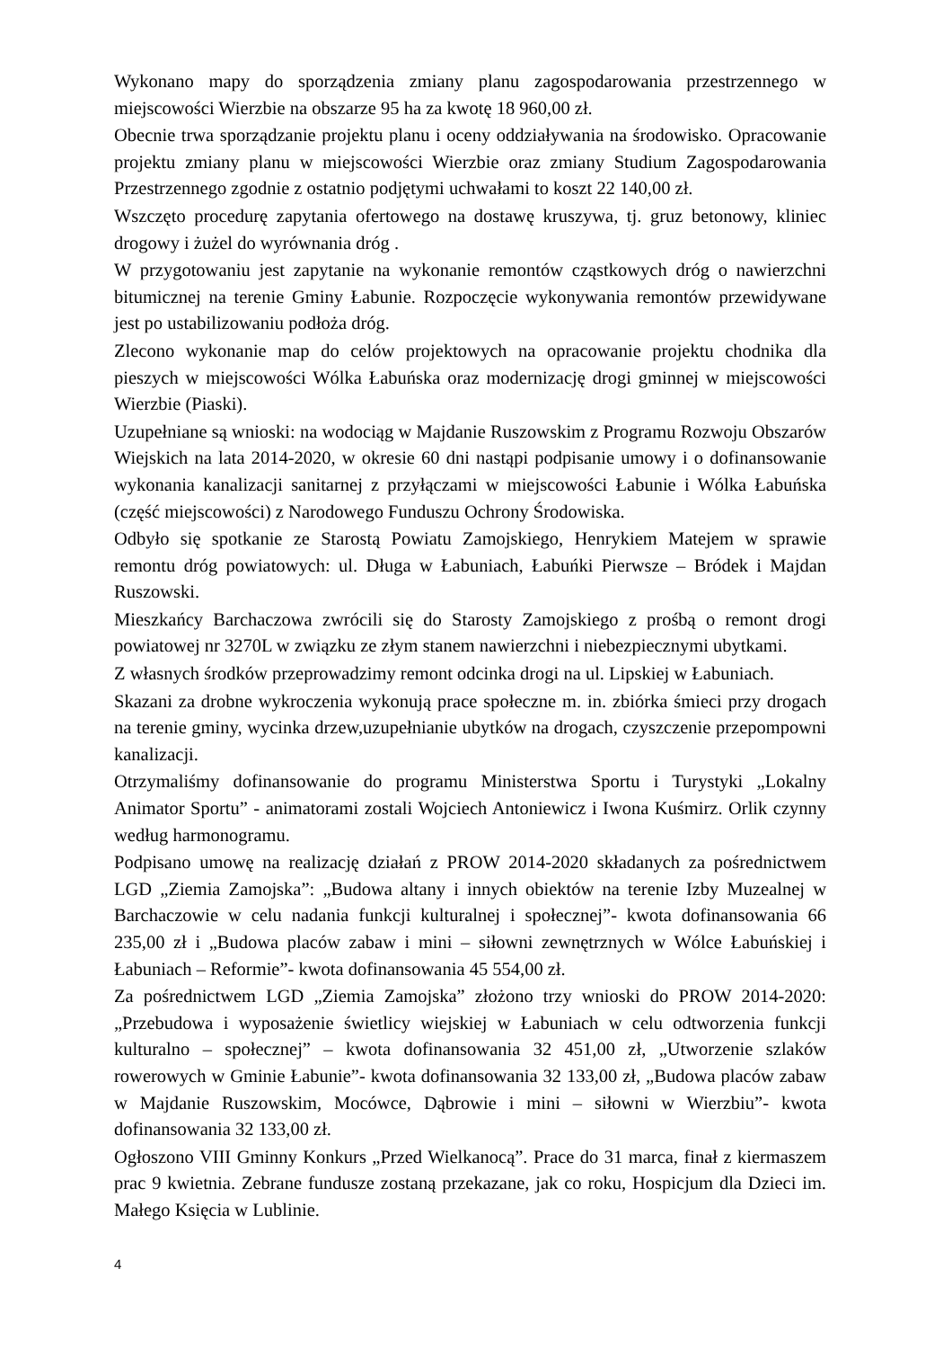Wykonano mapy do sporządzenia zmiany planu zagospodarowania przestrzennego w miejscowości Wierzbie na obszarze 95 ha za kwotę 18 960,00 zł.
Obecnie trwa sporządzanie projektu planu i oceny oddziaływania na środowisko. Opracowanie projektu zmiany planu w miejscowości Wierzbie oraz zmiany Studium Zagospodarowania Przestrzennego zgodnie z ostatnio podjętymi uchwałami to koszt 22 140,00 zł.
Wszczęto procedurę zapytania ofertowego na dostawę kruszywa, tj. gruz betonowy, kliniec drogowy i żużel do wyrównania dróg .
W przygotowaniu jest zapytanie na wykonanie remontów cząstkowych dróg o nawierzchni bitumicznej na terenie Gminy Łabunie. Rozpoczęcie wykonywania remontów przewidywane jest po ustabilizowaniu podłoża dróg.
Zlecono wykonanie map do celów projektowych na opracowanie projektu chodnika dla pieszych w miejscowości Wólka Łabuńska oraz modernizację drogi gminnej w miejscowości Wierzbie (Piaski).
Uzupełniane są wnioski: na wodociąg w Majdanie Ruszowskim z Programu Rozwoju Obszarów Wiejskich na lata 2014-2020, w okresie 60 dni nastąpi podpisanie umowy i o dofinansowanie wykonania kanalizacji sanitarnej z przyłączami w miejscowości Łabunie i Wólka Łabuńska (część miejscowości) z Narodowego Funduszu Ochrony Środowiska.
Odbyło się spotkanie ze Starostą Powiatu Zamojskiego, Henrykiem Matejem w sprawie remontu dróg powiatowych: ul. Długa w Łabuniach, Łabuńki Pierwsze – Bródek i Majdan Ruszowski.
Mieszkańcy Barchaczowa zwrócili się do Starosty Zamojskiego z prośbą o remont drogi powiatowej nr 3270L w związku ze złym stanem nawierzchni i niebezpiecznymi ubytkami.
Z własnych środków przeprowadzimy remont odcinka drogi na ul. Lipskiej w Łabuniach.
Skazani za drobne wykroczenia wykonują prace społeczne m. in. zbiórka śmieci przy drogach na terenie gminy, wycinka drzew,uzupełnianie ubytków na drogach, czyszczenie przepompowni kanalizacji.
Otrzymaliśmy dofinansowanie do programu Ministerstwa Sportu i Turystyki „Lokalny Animator Sportu” - animatorami zostali Wojciech Antoniewicz i Iwona Kuśmirz. Orlik czynny według harmonogramu.
Podpisano umowę na realizację działań z PROW 2014-2020 składanych za pośrednictwem LGD „Ziemia Zamojska”: „Budowa altany i innych obiektów na terenie Izby Muzealnej w Barchaczowie w celu nadania funkcji kulturalnej i społecznej”- kwota dofinansowania 66 235,00 zł i „Budowa placów zabaw i mini – siłowni zewnętrznych w Wólce Łabuńskiej i Łabuniach – Reformie”- kwota dofinansowania 45 554,00 zł.
Za pośrednictwem LGD „Ziemia Zamojska” złożono trzy wnioski do PROW 2014-2020: „Przebudowa i wyposażenie świetlicy wiejskiej w Łabuniach w celu odtworzenia funkcji kulturalno – społecznej” – kwota dofinansowania 32 451,00 zł, „Utworzenie szlaków rowerowych w Gminie Łabunie”- kwota dofinansowania 32 133,00 zł, „Budowa placów zabaw w Majdanie Ruszowskim, Mocówce, Dąbrowie i mini – siłowni w Wierzbiu”- kwota dofinansowania 32 133,00 zł.
Ogłoszono VIII Gminny Konkurs „Przed Wielkanocą”. Prace do 31 marca, finał z kiermaszem prac 9 kwietnia. Zebrane fundusze zostaną przekazane, jak co roku, Hospicjum dla Dzieci im. Małego Księcia w Lublinie.
4